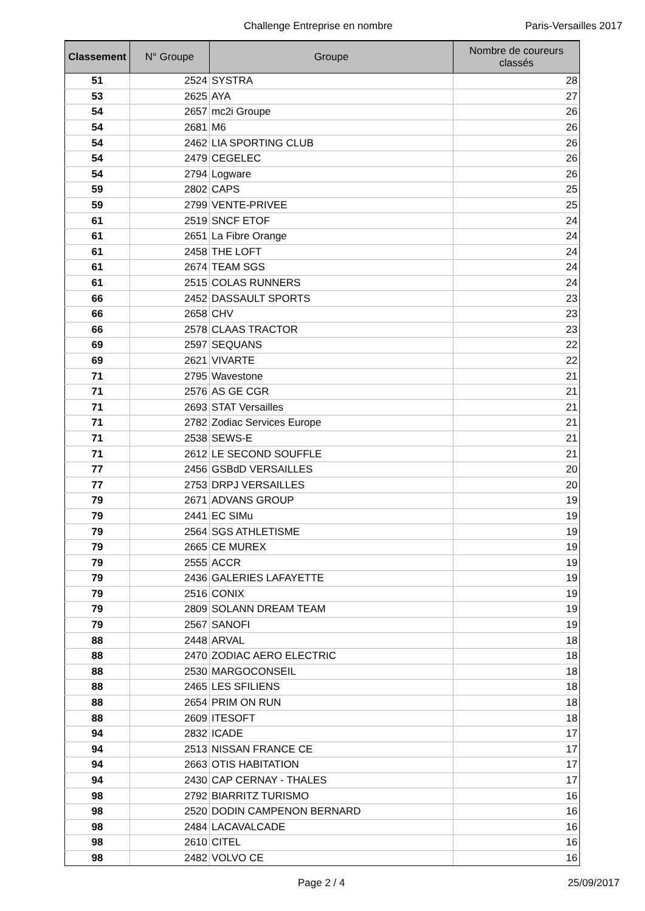Challenge Entreprise en nombre Paris-Versailles 2017
| Classement | N° Groupe | Groupe | Nombre de coureurs classés |
| --- | --- | --- | --- |
| 51 | 2524 | SYSTRA | 28 |
| 53 | 2625 | AYA | 27 |
| 54 | 2657 | mc2i Groupe | 26 |
| 54 | 2681 | M6 | 26 |
| 54 | 2462 | LIA SPORTING CLUB | 26 |
| 54 | 2479 | CEGELEC | 26 |
| 54 | 2794 | Logware | 26 |
| 59 | 2802 | CAPS | 25 |
| 59 | 2799 | VENTE-PRIVEE | 25 |
| 61 | 2519 | SNCF ETOF | 24 |
| 61 | 2651 | La Fibre Orange | 24 |
| 61 | 2458 | THE LOFT | 24 |
| 61 | 2674 | TEAM SGS | 24 |
| 61 | 2515 | COLAS RUNNERS | 24 |
| 66 | 2452 | DASSAULT SPORTS | 23 |
| 66 | 2658 | CHV | 23 |
| 66 | 2578 | CLAAS TRACTOR | 23 |
| 69 | 2597 | SEQUANS | 22 |
| 69 | 2621 | VIVARTE | 22 |
| 71 | 2795 | Wavestone | 21 |
| 71 | 2576 | AS GE CGR | 21 |
| 71 | 2693 | STAT Versailles | 21 |
| 71 | 2782 | Zodiac Services Europe | 21 |
| 71 | 2538 | SEWS-E | 21 |
| 71 | 2612 | LE SECOND SOUFFLE | 21 |
| 77 | 2456 | GSBdD VERSAILLES | 20 |
| 77 | 2753 | DRPJ VERSAILLES | 20 |
| 79 | 2671 | ADVANS GROUP | 19 |
| 79 | 2441 | EC SIMu | 19 |
| 79 | 2564 | SGS ATHLETISME | 19 |
| 79 | 2665 | CE MUREX | 19 |
| 79 | 2555 | ACCR | 19 |
| 79 | 2436 | GALERIES LAFAYETTE | 19 |
| 79 | 2516 | CONIX | 19 |
| 79 | 2809 | SOLANN DREAM TEAM | 19 |
| 79 | 2567 | SANOFI | 19 |
| 88 | 2448 | ARVAL | 18 |
| 88 | 2470 | ZODIAC AERO ELECTRIC | 18 |
| 88 | 2530 | MARGOCONSEIL | 18 |
| 88 | 2465 | LES SFILIENS | 18 |
| 88 | 2654 | PRIM ON RUN | 18 |
| 88 | 2609 | ITESOFT | 18 |
| 94 | 2832 | ICADE | 17 |
| 94 | 2513 | NISSAN FRANCE CE | 17 |
| 94 | 2663 | OTIS HABITATION | 17 |
| 94 | 2430 | CAP CERNAY - THALES | 17 |
| 98 | 2792 | BIARRITZ TURISMO | 16 |
| 98 | 2520 | DODIN CAMPENON BERNARD | 16 |
| 98 | 2484 | LACAVALCADE | 16 |
| 98 | 2610 | CITEL | 16 |
| 98 | 2482 | VOLVO CE | 16 |
Page 2 / 4 25/09/2017